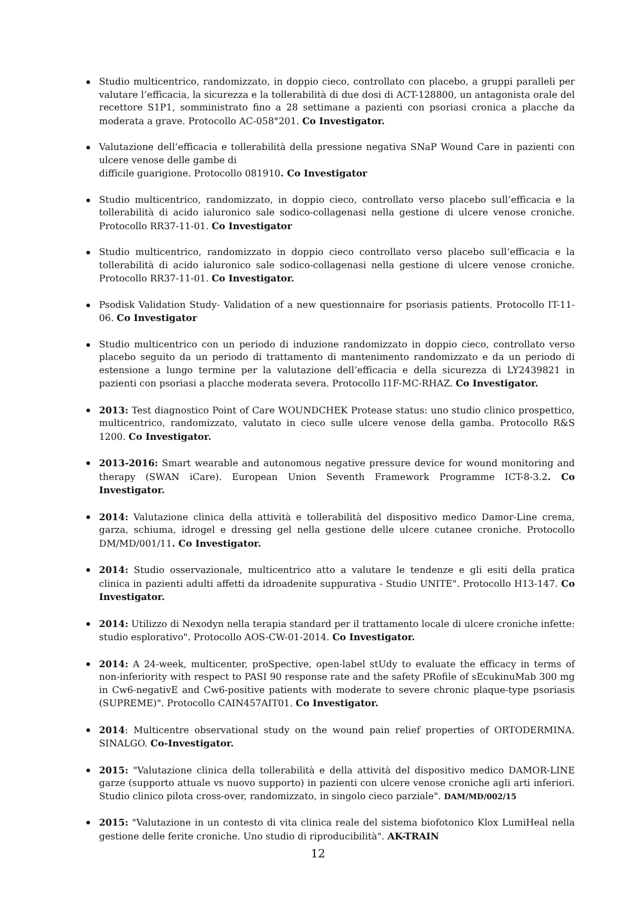Studio multicentrico, randomizzato, in doppio cieco, controllato con placebo, a gruppi paralleli per valutare l’efficacia, la sicurezza e la tollerabilità di due dosi di ACT-128800, un antagonista orale del recettore S1P1, somministrato fino a 28 settimane a pazienti con psoriasi cronica a placche da moderata a grave. Protocollo AC-058°201. Co Investigator.
Valutazione dell’efficacia e tollerabilità della pressione negativa SNaP Wound Care in pazienti con ulcere venose delle gambe di
difficile guarigione. Protocollo 081910. Co Investigator
Studio multicentrico, randomizzato, in doppio cieco, controllato verso placebo sull’efficacia e la tollerabilità di acido ialuronico sale sodico-collagenasi nella gestione di ulcere venose croniche. Protocollo RR37-11-01. Co Investigator
Studio multicentrico, randomizzato in doppio cieco controllato verso placebo sull’efficacia e la tollerabilità di acido ialuronico sale sodico-collagenasi nella gestione di ulcere venose croniche. Protocollo RR37-11-01. Co Investigator.
Psodisk Validation Study- Validation of a new questionnaire for psoriasis patients. Protocollo IT-11-06. Co Investigator
Studio multicentrico con un periodo di induzione randomizzato in doppio cieco, controllato verso placebo seguito da un periodo di trattamento di mantenimento randomizzato e da un periodo di estensione a lungo termine per la valutazione dell’efficacia e della sicurezza di LY2439821 in pazienti con psoriasi a placche moderata severa. Protocollo I1F-MC-RHAZ. Co Investigator.
2013: Test diagnostico Point of Care WOUNDCHEK Protease status: uno studio clinico prospettico, multicentrico, randomizzato, valutato in cieco sulle ulcere venose della gamba. Protocollo R&S 1200. Co Investigator.
2013-2016: Smart wearable and autonomous negative pressure device for wound monitoring and therapy (SWAN iCare). European Union Seventh Framework Programme ICT-8-3.2. Co Investigator.
2014: Valutazione clinica della attività e tollerabilità del dispositivo medico Damor-Line crema, garza, schiuma, idrogel e dressing gel nella gestione delle ulcere cutanee croniche. Protocollo DM/MD/001/11. Co Investigator.
2014: Studio osservazionale, multicentrico atto a valutare le tendenze e gli esiti della pratica clinica in pazienti adulti affetti da idroadenite suppurativa - Studio UNITE". Protocollo H13-147. Co Investigator.
2014: Utilizzo di Nexodyn nella terapia standard per il trattamento locale di ulcere croniche infette: studio esplorativo". Protocollo AOS-CW-01-2014. Co Investigator.
2014: A 24-week, multicenter, proSpective, open-label stUdy to evaluate the efficacy in terms of non-inferiority with respect to PASI 90 response rate and the safety PRofile of sEcukinuMab 300 mg in Cw6-negativE and Cw6-positive patients with moderate to severe chronic plaque-type psoriasis (SUPREME)". Protocollo CAIN457AIT01. Co Investigator.
2014: Multicentre observational study on the wound pain relief properties of ORTODERMINA. SINALGO. Co-Investigator.
2015: "Valutazione clinica della tollerabilità e della attività del dispositivo medico DAMOR-LINE garze (supporto attuale vs nuovo supporto) in pazienti con ulcere venose croniche agli arti inferiori. Studio clinico pilota cross-over, randomizzato, in singolo cieco parziale". DAM/MD/002/15
2015: "Valutazione in un contesto di vita clinica reale del sistema biofotonico Klox LumiHeal nella gestione delle ferite croniche. Uno studio di riproducibilità". AK-TRAIN
12